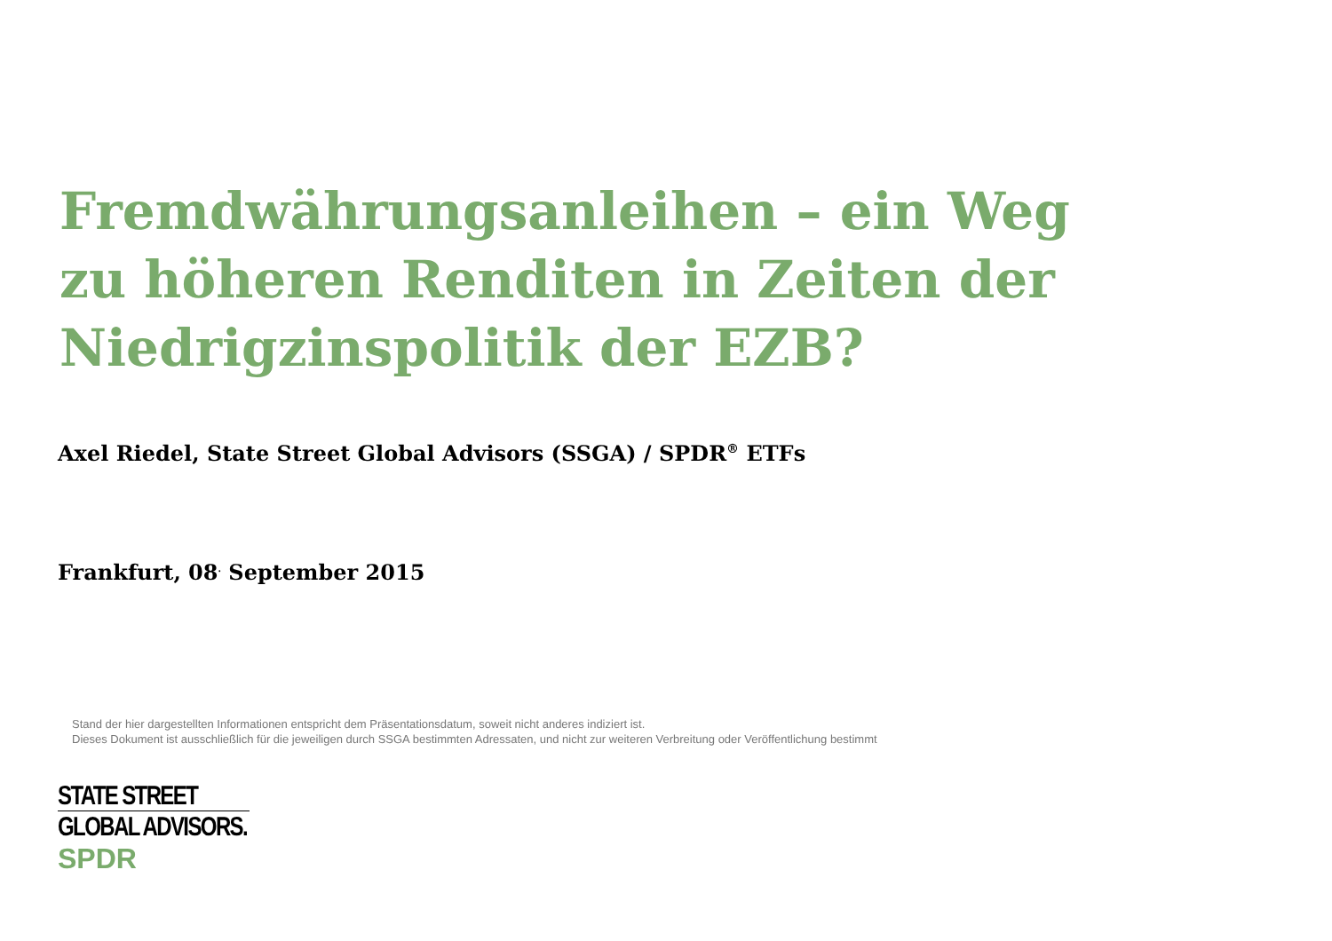Fremdwährungsanleihen – ein Weg zu höheren Renditen in Zeiten der Niedrigzinspolitik der EZB?
Axel Riedel, State Street Global Advisors (SSGA) / SPDR<sup>®</sup> ETFs
Frankfurt, 08<sup>.</sup> September 2015
Stand der hier dargestellten Informationen entspricht dem Präsentationsdatum, soweit nicht anderes indiziert ist.
Dieses Dokument ist ausschließlich für die jeweiligen durch SSGA bestimmten Adressaten, und nicht zur weiteren Verbreitung oder Veröffentlichung bestimmt
STATE STREET
GLOBAL ADVISORS.
SPDR